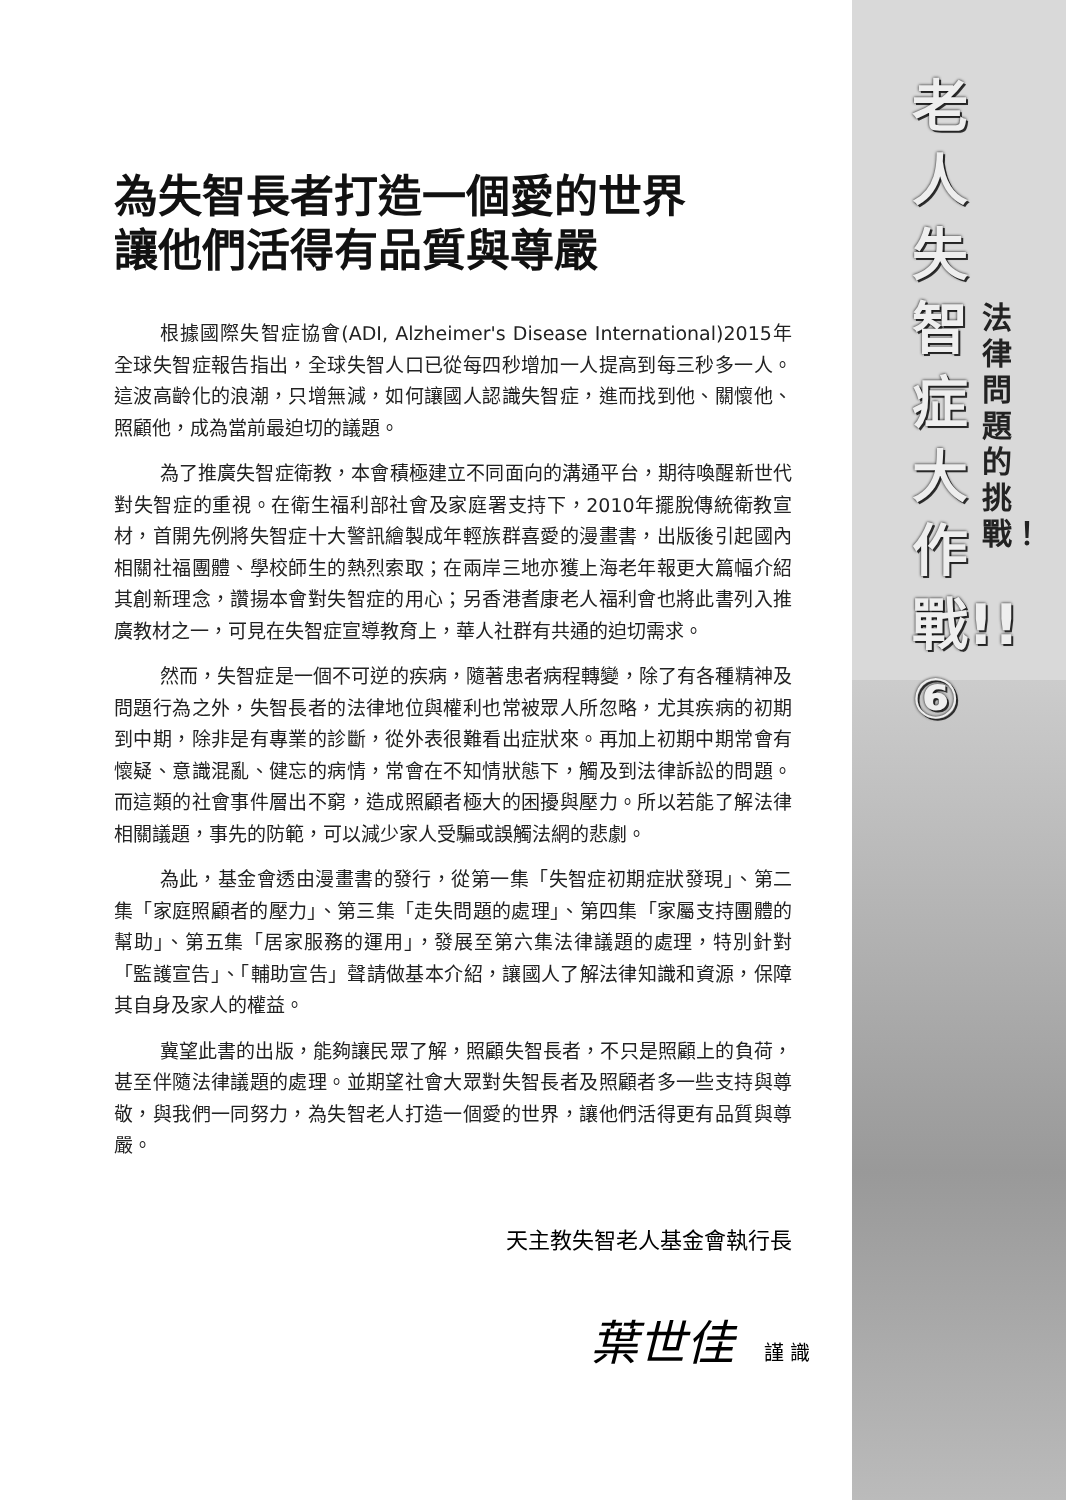為失智長者打造一個愛的世界
讓他們活得有品質與尊嚴
根據國際失智症協會(ADI, Alzheimer's Disease International)2015年全球失智症報告指出，全球失智人口已從每四秒增加一人提高到每三秒多一人。這波高齡化的浪潮，只增無減，如何讓國人認識失智症，進而找到他、關懷他、照顧他，成為當前最迫切的議題。
為了推廣失智症衛教，本會積極建立不同面向的溝通平台，期待喚醒新世代對失智症的重視。在衛生福利部社會及家庭署支持下，2010年擺脫傳統衛教宣材，首開先例將失智症十大警訊繪製成年輕族群喜愛的漫畫書，出版後引起國內相關社福團體、學校師生的熱烈索取；在兩岸三地亦獲上海老年報更大篇幅介紹其創新理念，讚揚本會對失智症的用心；另香港耆康老人福利會也將此書列入推廣教材之一，可見在失智症宣導教育上，華人社群有共通的迫切需求。
然而，失智症是一個不可逆的疾病，隨著患者病程轉變，除了有各種精神及問題行為之外，失智長者的法律地位與權利也常被眾人所忽略，尤其疾病的初期到中期，除非是有專業的診斷，從外表很難看出症狀來。再加上初期中期常會有懷疑、意識混亂、健忘的病情，常會在不知情狀態下，觸及到法律訴訟的問題。而這類的社會事件層出不窮，造成照顧者極大的困擾與壓力。所以若能了解法律相關議題，事先的防範，可以減少家人受騙或誤觸法網的悲劇。
為此，基金會透由漫畫書的發行，從第一集「失智症初期症狀發現」、第二集「家庭照顧者的壓力」、第三集「走失問題的處理」、第四集「家屬支持團體的幫助」、第五集「居家服務的運用」，發展至第六集法律議題的處理，特別針對「監護宣告」、「輔助宣告」聲請做基本介紹，讓國人了解法律知識和資源，保障其自身及家人的權益。
冀望此書的出版，能夠讓民眾了解，照顧失智長者，不只是照顧上的負荷，甚至伴隨法律議題的處理。並期望社會大眾對失智長者及照顧者多一些支持與尊敬，與我們一同努力，為失智老人打造一個愛的世界，讓他們活得更有品質與尊嚴。
天主教失智老人基金會執行長
葉世佳 謹 識
老人失智症大作戰!!⑥
法律問題的挑戰！